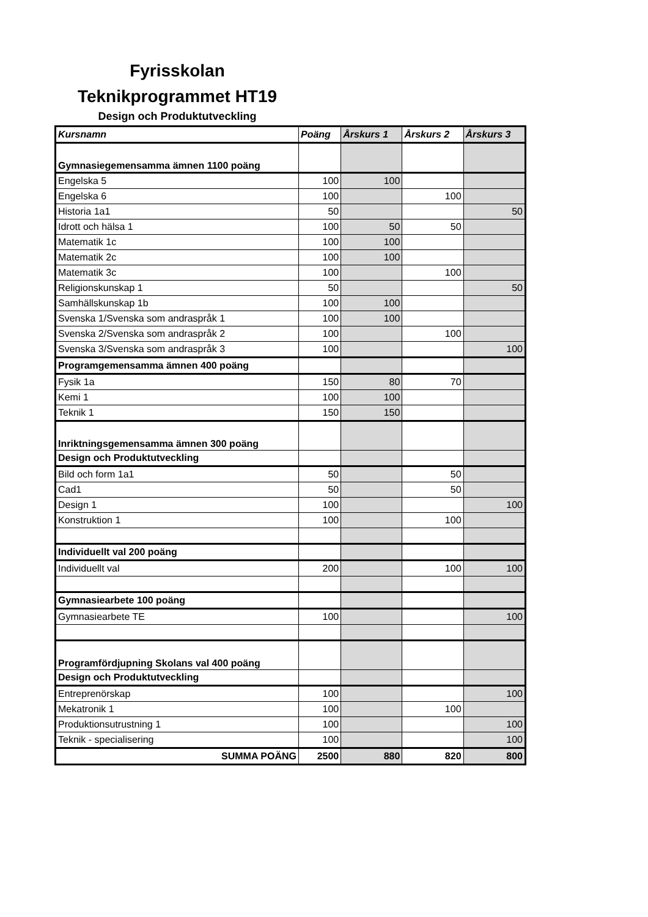Fyrisskolan
Teknikprogrammet HT19
Design och Produktutveckling
| Kursnamn | Poäng | Årskurs 1 | Årskurs 2 | Årskurs 3 |
| --- | --- | --- | --- | --- |
| Gymnasiegemensamma ämnen 1100 poäng | | | | |
| Engelska 5 | 100 | 100 | | |
| Engelska 6 | 100 | | 100 | |
| Historia 1a1 | 50 | | | 50 |
| Idrott och hälsa 1 | 100 | 50 | 50 | |
| Matematik 1c | 100 | 100 | | |
| Matematik 2c | 100 | 100 | | |
| Matematik 3c | 100 | | 100 | |
| Religionskunskap 1 | 50 | | | 50 |
| Samhällskunskap 1b | 100 | 100 | | |
| Svenska 1/Svenska som andraspråk 1 | 100 | 100 | | |
| Svenska 2/Svenska som andraspråk 2 | 100 | | 100 | |
| Svenska 3/Svenska som andraspråk 3 | 100 | | | 100 |
| Programgemensamma ämnen 400 poäng | | | | |
| Fysik 1a | 150 | 80 | 70 | |
| Kemi 1 | 100 | 100 | | |
| Teknik 1 | 150 | 150 | | |
| Inriktningsgemensamma ämnen 300 poäng | | | | |
| Design och Produktutveckling | | | | |
| Bild och form 1a1 | 50 | | 50 | |
| Cad1 | 50 | | 50 | |
| Design 1 | 100 | | | 100 |
| Konstruktion 1 | 100 | | 100 | |
| Individuellt val 200 poäng | | | | |
| Individuellt val | 200 | | 100 | 100 |
| Gymnasiearbete 100 poäng | | | | |
| Gymnasiearbete TE | 100 | | | 100 |
| Programfördjupning Skolans val 400 poäng | | | | |
| Design och Produktutveckling | | | | |
| Entreprenörskap | 100 | | | 100 |
| Mekatronik 1 | 100 | | 100 | |
| Produktionsutrustning 1 | 100 | | | 100 |
| Teknik - specialisering | 100 | | | 100 |
| SUMMA POÄNG | 2500 | 880 | 820 | 800 |